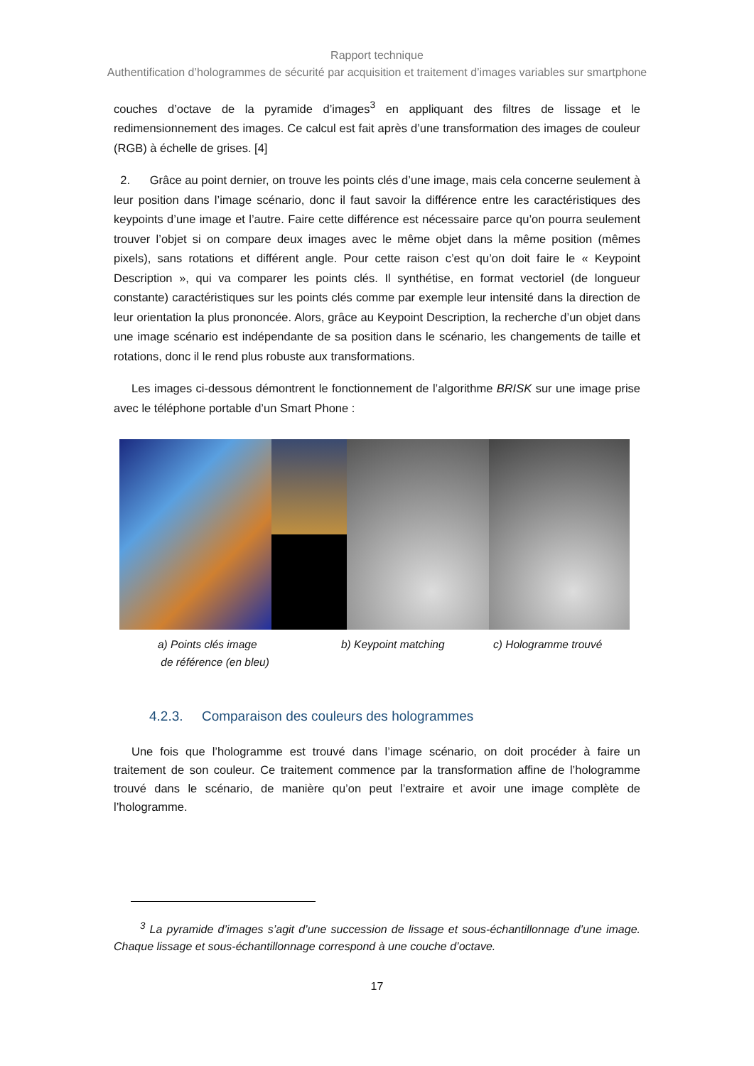Rapport technique
Authentification d’hologrammes de sécurité par acquisition et traitement d’images variables sur smartphone
couches d’octave de la pyramide d’images<sup>3</sup> en appliquant des filtres de lissage et le redimensionnement des images. Ce calcul est fait après d’une transformation des images de couleur (RGB) à échelle de grises. [4]
2. Grâce au point dernier, on trouve les points clés d’une image, mais cela concerne seulement à leur position dans l’image scénario, donc il faut savoir la différence entre les caractéristiques des keypoints d’une image et l’autre. Faire cette différence est nécessaire parce qu’on pourra seulement trouver l’objet si on compare deux images avec le même objet dans la même position (mêmes pixels), sans rotations et différent angle. Pour cette raison c’est qu’on doit faire le « Keypoint Description », qui va comparer les points clés. Il synthétise, en format vectoriel (de longueur constante) caractéristiques sur les points clés comme par exemple leur intensité dans la direction de leur orientation la plus prononcée. Alors, grâce au Keypoint Description, la recherche d’un objet dans une image scénario est indépendante de sa position dans le scénario, les changements de taille et rotations, donc il le rend plus robuste aux transformations.
Les images ci-dessous démontrent le fonctionnement de l’algorithme BRISK sur une image prise avec le téléphone portable d’un Smart Phone :
a) Points clés image
de référence (en bleu)
b) Keypoint matching c) Hologramme trouvé
4.2.3. Comparaison des couleurs des hologrammes
Une fois que l’hologramme est trouvé dans l’image scénario, on doit procéder à faire un traitement de son couleur. Ce traitement commence par la transformation affine de l’hologramme trouvé dans le scénario, de manière qu’on peut l’extraire et avoir une image complète de l’hologramme.
<sup>3</sup> La pyramide d’images s’agit d’une succession de lissage et sous-échantillonnage d’une image. Chaque lissage et sous-échantillonnage correspond à une couche d’octave.
17